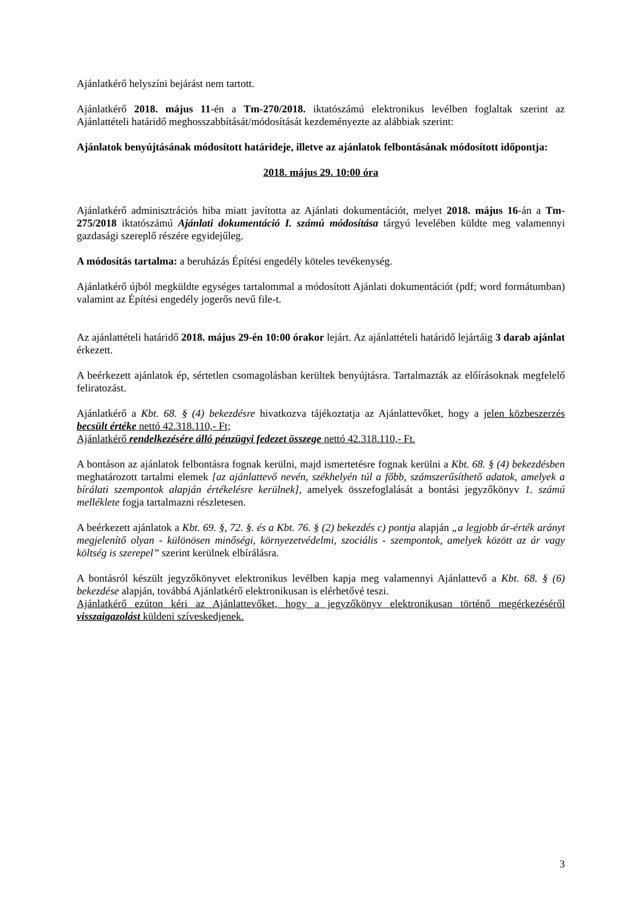Ajánlatkérő helyszíni bejárást nem tartott.
Ajánlatkérő 2018. május 11-én a Tm-270/2018. iktatószámú elektronikus levélben foglaltak szerint az Ajánlattételi határidő meghosszabbítását/módosítását kezdeményezte az alábbiak szerint:
Ajánlatok benyújtásának módosított határideje, illetve az ajánlatok felbontásának módosított időpontja:
2018. május 29. 10:00 óra
Ajánlatkérő adminisztrációs hiba miatt javította az Ajánlati dokumentációt, melyet 2018. május 16-án a Tm-275/2018 iktatószámú Ajánlati dokumentáció I. számú módosítása tárgyú levelében küldte meg valamennyi gazdasági szereplő részére egyidejűleg.
A módosítás tartalma: a beruházás Építési engedély köteles tevékenység.
Ajánlatkérő újból megküldte egységes tartalommal a módosított Ajánlati dokumentációt (pdf; word formátumban) valamint az Építési engedély jogerős nevű file-t.
Az ajánlattételi határidő 2018. május 29-én 10:00 órakor lejárt. Az ajánlattételi határidő lejártáig 3 darab ajánlat érkezett.
A beérkezett ajánlatok ép, sértetlen csomagolásban kerültek benyújtásra. Tartalmazták az előírásoknak megfelelő feliratozást.
Ajánlatkérő a Kbt. 68. § (4) bekezdésre hivatkozva tájékoztatja az Ajánlattevőket, hogy a jelen közbeszerzés becsült értéke nettó 42.318.110,- Ft;
Ajánlatkérő rendelkezésére álló pénzügyi fedezet összege nettó 42.318.110,- Ft.
A bontáson az ajánlatok felbontásra fognak kerülni, majd ismertetésre fognak kerülni a Kbt. 68. § (4) bekezdésben meghatározott tartalmi elemek [az ajánlattevő nevén, székhelyén túl a főbb, számszerűsíthető adatok, amelyek a bírálati szempontok alapján értékelésre kerülnek], amelyek összefoglalását a bontási jegyzőkönyv 1. számú melléklete fogja tartalmazni részletesen.
A beérkezett ajánlatok a Kbt. 69. §, 72. §. és a Kbt. 76. § (2) bekezdés c) pontja alapján „a legjobb ár-érték arányt megjelenítő olyan - különösen minőségi, környezetvédelmi, szociális - szempontok, amelyek között az ár vagy költség is szerepel” szerint kerülnek elbírálásra.
A bontásról készült jegyzőkönyvet elektronikus levélben kapja meg valamennyi Ajánlattevő a Kbt. 68. § (6) bekezdése alapján, továbbá Ajánlatkérő elektronikusan is elérhetővé teszi.
Ajánlatkérő ezúton kéri az Ajánlattevőket, hogy a jegyzőkönyv elektronikusan történő megérkezéséről visszaigazolást küldeni szíveskedjenek.
3